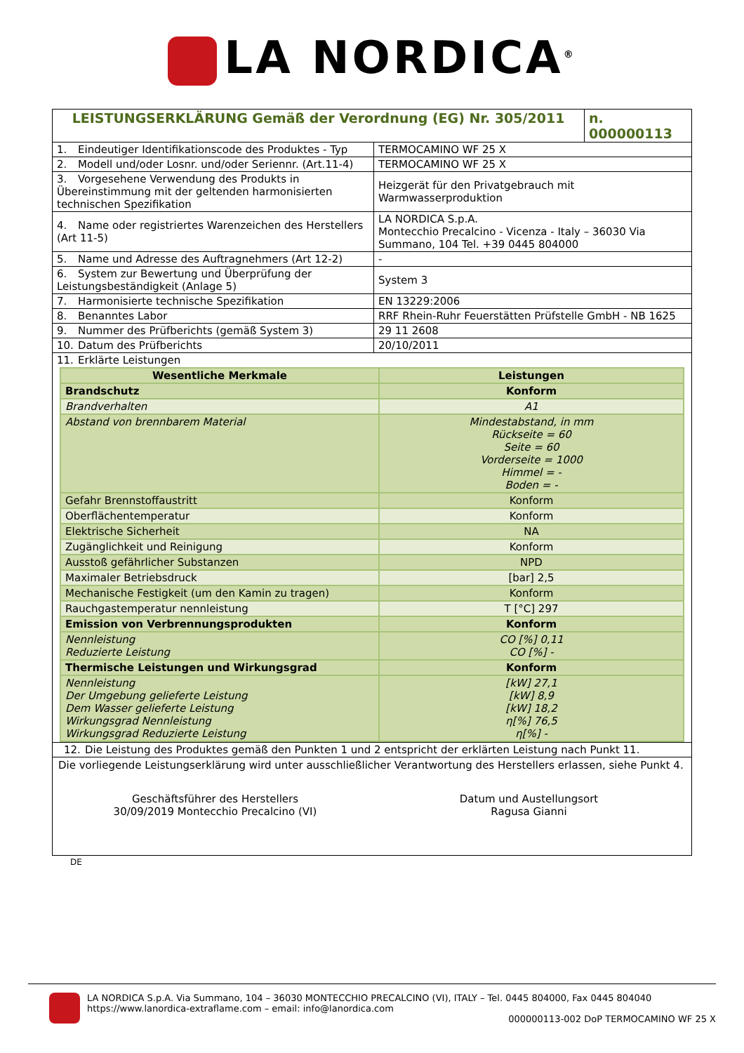LA NORDICA<sup>®</sup>
| LEISTUNGSERKLÄRUNG Gemäß der Verordnung (EG) Nr. 305/2011 | n. 000000113 |
| 1. Eindeutiger Identifikationscode des Produktes - Typ | TERMOCAMINO WF 25 X |
| 2. Modell und/oder Losnr. und/oder Seriennr. (Art.11-4) | TERMOCAMINO WF 25 X |
| 3. Vorgesehene Verwendung des Produkts in Übereinstimmung mit der geltenden harmonisierten technischen Spezifikation | Heizgerät für den Privatgebrauch mit Warmwasserproduktion |
| 4. Name oder registriertes Warenzeichen des Herstellers (Art 11-5) | LA NORDICA S.p.A. Montecchio Precalcino - Vicenza - Italy – 36030 Via Summano, 104 Tel. +39 0445 804000 |
| 5. Name und Adresse des Auftragnehmers (Art 12-2) | - |
| 6. System zur Bewertung und Überprüfung der Leistungsbeständigkeit (Anlage 5) | System 3 |
| 7. Harmonisierte technische Spezifikation | EN 13229:2006 |
| 8. Benanntes Labor | RRF Rhein-Ruhr Feuerstätten Prüfstelle GmbH - NB 1625 |
| 9. Nummer des Prüfberichts (gemäß System 3) | 29 11 2608 |
| 10. Datum des Prüfberichts | 20/10/2011 |
| 11. Erklärte Leistungen | |
| Wesentliche Merkmale | Leistungen |
| --- | --- |
| Brandschutz | Konform |
| Brandverhalten | A1 |
| Abstand von brennbarem Material | Mindestabstand, in mm Rückseite = 60 Seite = 60 Vorderseite = 1000 Himmel = - Boden = - |
| Gefahr Brennstoffaustritt | Konform |
| Oberflächentemperatur | Konform |
| Elektrische Sicherheit | NA |
| Zugänglichkeit und Reinigung | Konform |
| Ausstoß gefährlicher Substanzen | NPD |
| Maximaler Betriebsdruck | [bar] 2,5 |
| Mechanische Festigkeit (um den Kamin zu tragen) | Konform |
| Rauchgastemperatur nennleistung | T [°C] 297 |
| Emission von Verbrennungsprodukten | Konform |
| Nennleistung Reduzierte Leistung | CO [%] 0,11 CO [%] - |
| Thermische Leistungen und Wirkungsgrad | Konform |
| Nennleistung Der Umgebung gelieferte Leistung Dem Wasser gelieferte Leistung Wirkungsgrad Nennleistung Wirkungsgrad Reduzierte Leistung | [kW] 27,1 [kW] 8,9 [kW] 18,2 η[%] 76,5 η[%] - |
12. Die Leistung des Produktes gemäß den Punkten 1 und 2 entspricht der erklärten Leistung nach Punkt 11.
Die vorliegende Leistungserklärung wird unter ausschließlicher Verantwortung des Herstellers erlassen, siehe Punkt 4.
Geschäftsführer des Herstellers
30/09/2019 Montecchio Precalcino (VI)
Datum und Austellungsort
Ragusa Gianni
DE
LA NORDICA S.p.A. Via Summano, 104 – 36030 MONTECCHIO PRECALCINO (VI), ITALY – Tel. 0445 804000, Fax 0445 804040
https://www.lanordica-extraflame.com – email: info@lanordica.com
000000113-002 DoP TERMOCAMINO WF 25 X